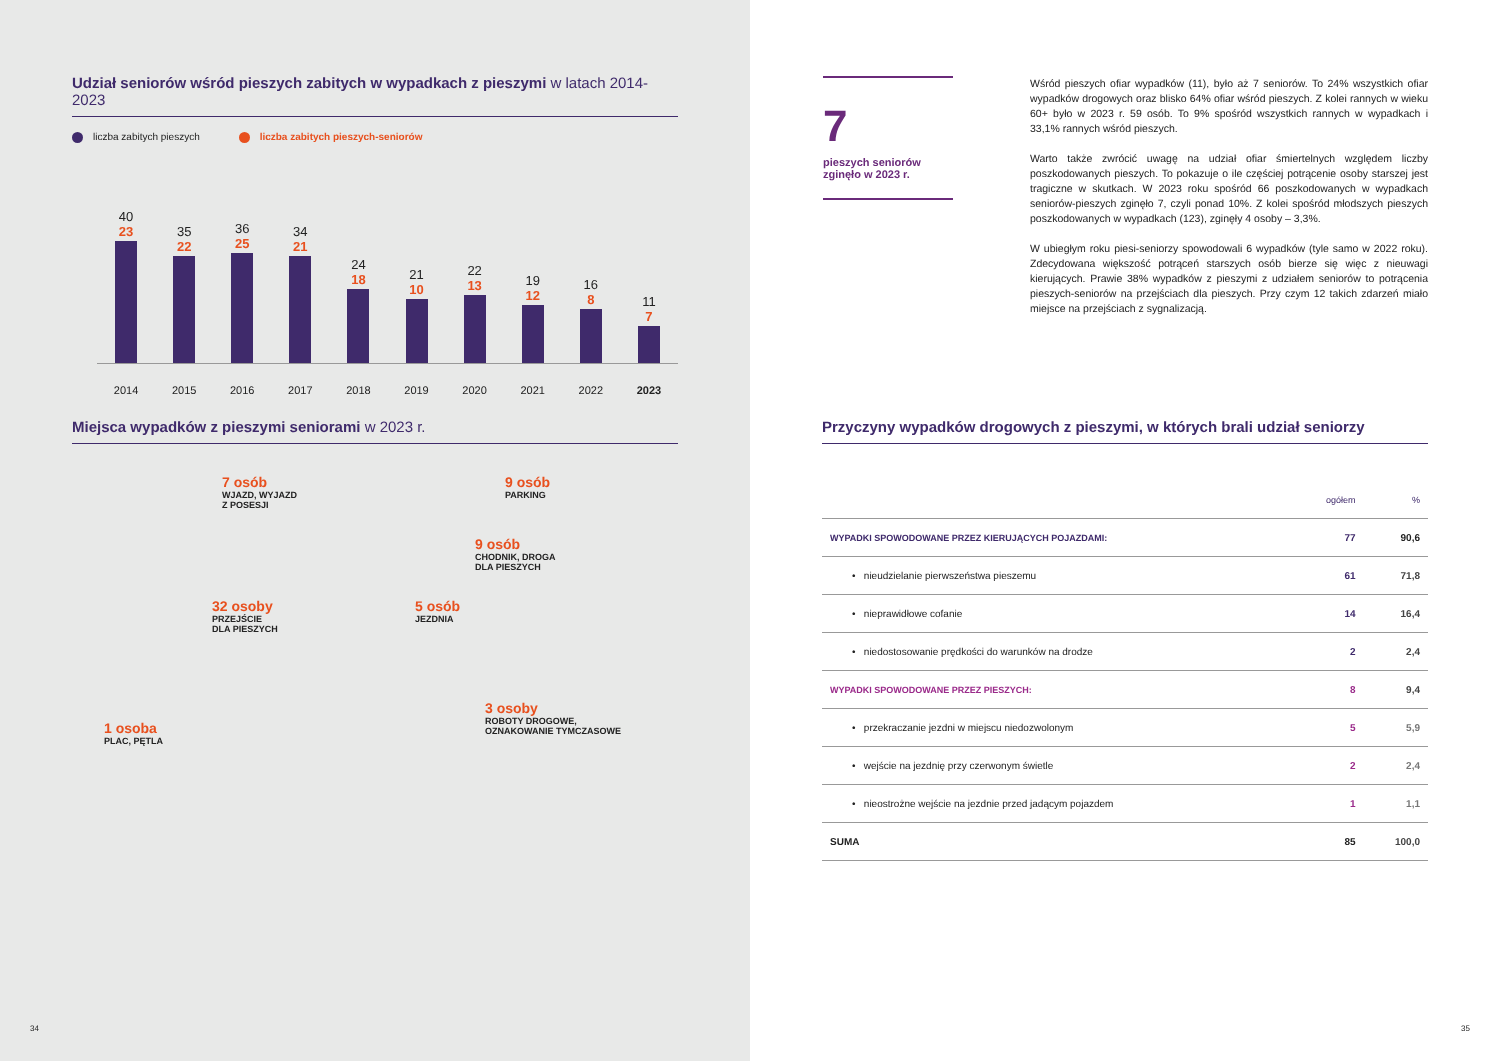Udział seniorów wśród pieszych zabitych w wypadkach z pieszymi w latach 2014-2023
liczba zabitych pieszych liczba zabitych pieszych-seniorów
40
23
35
22
36
25
34
21
24
18
21
10
22
13
19
12
16
8
11
7
2014 2015 2016 2017 2018 2019 2020 2021 2022 2023
Miejsca wypadków z pieszymi seniorami w 2023 r.
7 osób
WJAZD, WYJAZD
Z POSESJI
9 osób
PARKING
9 osób
CHODNIK, DROGA
DLA PIESZYCH
32 osoby
PRZEJŚCIE
DLA PIESZYCH
5 osób
JEZDNIA
1 osoba
PLAC, PĘTLA
3 osoby
ROBOTY DROGOWE,
OZNAKOWANIE TYMCZASOWE
34
7
pieszych seniorów
zginęło w 2023 r.
Wśród pieszych ofiar wypadków (11), było aż 7 seniorów. To 24% wszystkich ofiar wypadków drogowych oraz blisko 64% ofiar wśród pieszych. Z kolei rannych w wieku 60+ było w 2023 r. 59 osób. To 9% spośród wszystkich rannych w wypadkach i 33,1% rannych wśród pieszych.
Warto także zwrócić uwagę na udział ofiar śmiertelnych względem liczby poszkodowanych pieszych. To pokazuje o ile częściej potrącenie osoby starszej jest tragiczne w skutkach. W 2023 roku spośród 66 poszkodowanych w wypadkach seniorów-pieszych zginęło 7, czyli ponad 10%. Z kolei spośród młodszych pieszych poszkodowanych w wypadkach (123), zginęły 4 osoby – 3,3%.
W ubiegłym roku piesi-seniorzy spowodowali 6 wypadków (tyle samo w 2022 roku). Zdecydowana większość potrąceń starszych osób bierze się więc z nieuwagi kierujących. Prawie 38% wypadków z pieszymi z udziałem seniorów to potrącenia pieszych-seniorów na przejściach dla pieszych. Przy czym 12 takich zdarzeń miało miejsce na przejściach z sygnalizacją.
Przyczyny wypadków drogowych z pieszymi, w których brali udział seniorzy
| | ogółem | % |
| --- | --- | --- |
| WYPADKI SPOWODOWANE PRZEZ KIERUJĄCYCH POJAZDAMI: | 77 | 90,6 |
| • nieudzielanie pierwszeństwa pieszemu | 61 | 71,8 |
| • nieprawidłowe cofanie | 14 | 16,4 |
| • niedostosowanie prędkości do warunków na drodze | 2 | 2,4 |
| WYPADKI SPOWODOWANE PRZEZ PIESZYCH: | 8 | 9,4 |
| • przekraczanie jezdni w miejscu niedozwolonym | 5 | 5,9 |
| • wejście na jezdnię przy czerwonym świetle | 2 | 2,4 |
| • nieostrożne wejście na jezdnie przed jadącym pojazdem | 1 | 1,1 |
| SUMA | 85 | 100,0 |
35